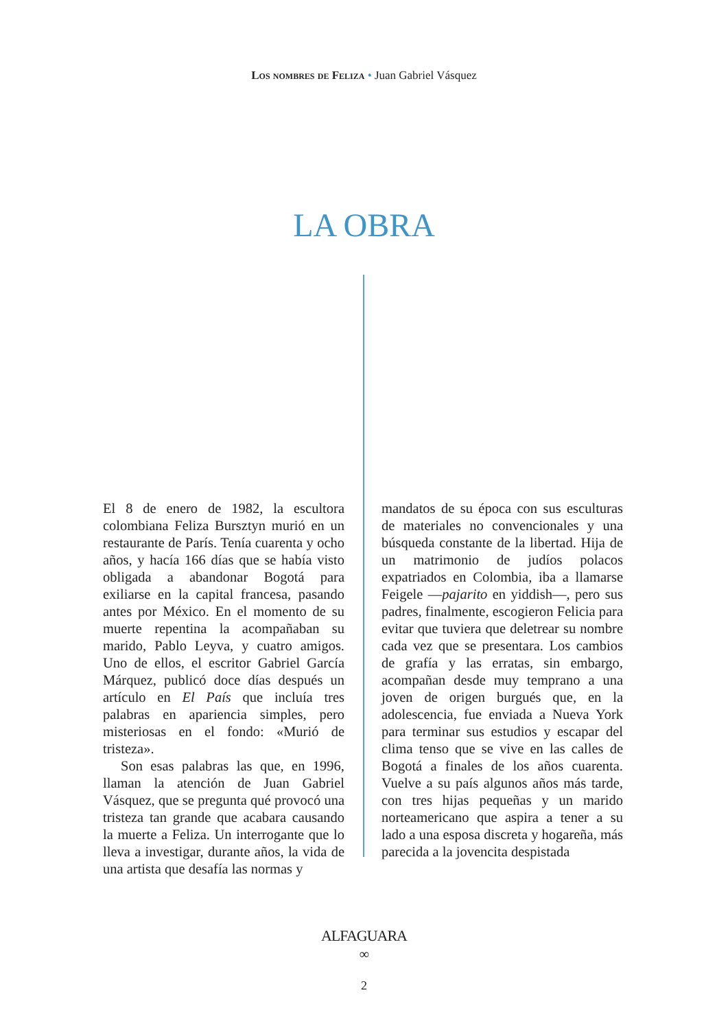Los nombres de Feliza • Juan Gabriel Vásquez
LA OBRA
El 8 de enero de 1982, la escultora colombiana Feliza Bursztyn murió en un restaurante de París. Tenía cuarenta y ocho años, y hacía 166 días que se había visto obligada a abandonar Bogotá para exiliarse en la capital francesa, pasando antes por México. En el momento de su muerte repentina la acompañaban su marido, Pablo Leyva, y cuatro amigos. Uno de ellos, el escritor Gabriel García Márquez, publicó doce días después un artículo en El País que incluía tres palabras en apariencia simples, pero misteriosas en el fondo: «Murió de tristeza».
Son esas palabras las que, en 1996, llaman la atención de Juan Gabriel Vásquez, que se pregunta qué provocó una tristeza tan grande que acabara causando la muerte a Feliza. Un interrogante que lo lleva a investigar, durante años, la vida de una artista que desafía las normas y
mandatos de su época con sus esculturas de materiales no convencionales y una búsqueda constante de la libertad. Hija de un matrimonio de judíos polacos expatriados en Colombia, iba a llamarse Feigele —pajarito en yiddish—, pero sus padres, finalmente, escogieron Felicia para evitar que tuviera que deletrear su nombre cada vez que se presentara. Los cambios de grafía y las erratas, sin embargo, acompañan desde muy temprano a una joven de origen burgués que, en la adolescencia, fue enviada a Nueva York para terminar sus estudios y escapar del clima tenso que se vive en las calles de Bogotá a finales de los años cuarenta. Vuelve a su país algunos años más tarde, con tres hijas pequeñas y un marido norteamericano que aspira a tener a su lado a una esposa discreta y hogareña, más parecida a la jovencita despistada
ALFAGUARA
∞
2